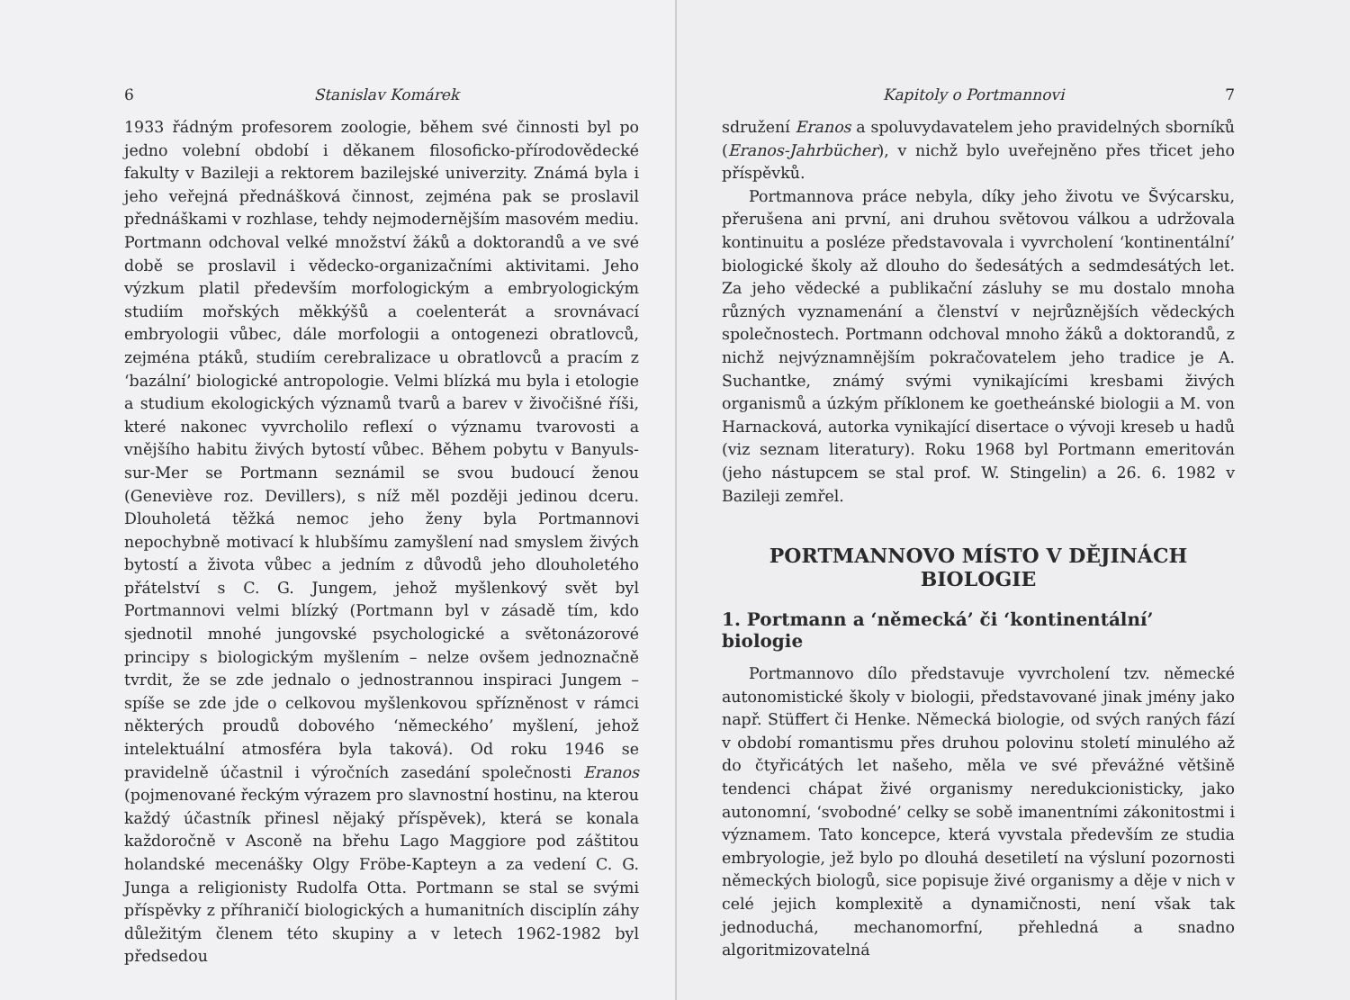6 Stanislav Komárek
1933 řádným profesorem zoologie, během své činnosti byl po jedno volební období i děkanem filosoficko-přírodovědecké fakulty v Bazileji a rektorem bazilejské univerzity. Známá byla i jeho veřejná přednášková činnost, zejména pak se proslavil přednáškami v rozhlase, tehdy nejmodernějším masovém mediu. Portmann odchoval velké množství žáků a doktorandů a ve své době se proslavil i vědecko-organizačními aktivitami. Jeho výzkum platil především morfologickým a embryologickým studiím mořských měkkýšů a coelenterát a srovnávací embryologii vůbec, dále morfologii a ontogenezi obratlovců, zejména ptáků, studiím cerebralizace u obratlovců a pracím z ‘bazální’ biologické antropologie. Velmi blízká mu byla i etologie a studium ekologických významů tvarů a barev v živočišné říši, které nakonec vyvrcholilo reflexí o významu tvarovosti a vnějšího habitu živých bytostí vůbec. Během pobytu v Banyuls-sur-Mer se Portmann seznámil se svou budoucí ženou (Geneviève roz. Devillers), s níž měl později jedinou dceru. Dlouholetá těžká nemoc jeho ženy byla Portmannovi nepochybně motivací k hlubšímu zamyšlení nad smyslem živých bytostí a života vůbec a jedním z důvodů jeho dlouholetého přátelství s C. G. Jungem, jehož myšlenkový svět byl Portmannovi velmi blízký (Portmann byl v zásadě tím, kdo sjednotil mnohé jungovské psychologické a světonázorové principy s biologickým myšlením – nelze ovšem jednoznačně tvrdit, že se zde jednalo o jednostrannou inspiraci Jungem – spíše se zde jde o celkovou myšlenkovou spřízněnost v rámci některých proudů dobového ‘německého’ myšlení, jehož intelektuální atmosféra byla taková). Od roku 1946 se pravidelně účastnil i výročních zasedání společnosti Eranos (pojmenované řeckým výrazem pro slavnostní hostinu, na kterou každý účastník přinesl nějaký příspěvek), která se konala každoročně v Asconě na břehu Lago Maggiore pod záštitou holandské mecenášky Olgy Fröbe-Kapteyn a za vedení C. G. Junga a religionisty Rudolfa Otta. Portmann se stal se svými příspěvky z příhraničí biologických a humanitních disciplín záhy důležitým členem této skupiny a v letech 1962-1982 byl předsedou
Kapitoly o Portmannovi 7
sdružení Eranos a spoluvydavatelem jeho pravidelných sborníků (Eranos-Jahrbücher), v nichž bylo uveřejněno přes třicet jeho příspěvků.
Portmannova práce nebyla, díky jeho životu ve Švýcarsku, přerušena ani první, ani druhou světovou válkou a udržovala kontinuitu a posléze představovala i vyvrcholení ‘kontinentální’ biologické školy až dlouho do šedesátých a sedmdesátých let. Za jeho vědecké a publikační zásluhy se mu dostalo mnoha různých vyznamenání a členství v nejrůznějších vědeckých společnostech. Portmann odchoval mnoho žáků a doktorandů, z nichž nejvýznamnějším pokračovatelem jeho tradice je A. Suchantke, známý svými vynikajícími kresbami živých organismů a úzkým příklonem ke goetheánské biologii a M. von Harnacková, autorka vynikající disertace o vývoji kreseb u hadů (viz seznam literatury). Roku 1968 byl Portmann emeritován (jeho nástupcem se stal prof. W. Stingelin) a 26. 6. 1982 v Bazileji zemřel.
PORTMANNOVO MÍSTO V DĚJINÁCH BIOLOGIE
1. Portmann a ‘německá’ či ‘kontinentální’ biologie
Portmannovo dílo představuje vyvrcholení tzv. německé autonomistické školy v biologii, představované jinak jmény jako např. Stüffert či Henke. Německá biologie, od svých raných fází v období romantismu přes druhou polovinu století minulého až do čtyřicátých let našeho, měla ve své převážné většině tendenci chápat živé organismy neredukcionisticky, jako autonomní, ‘svobodné’ celky se sobě imanentními zákonitostmi i významem. Tato koncepce, která vyvstala především ze studia embryologie, jež bylo po dlouhá desetiletí na výsluní pozornosti německých biologů, sice popisuje živé organismy a děje v nich v celé jejich komplexitě a dynamičnosti, není však tak jednoduchá, mechanomorfní, přehledná a snadno algoritmizovatelná